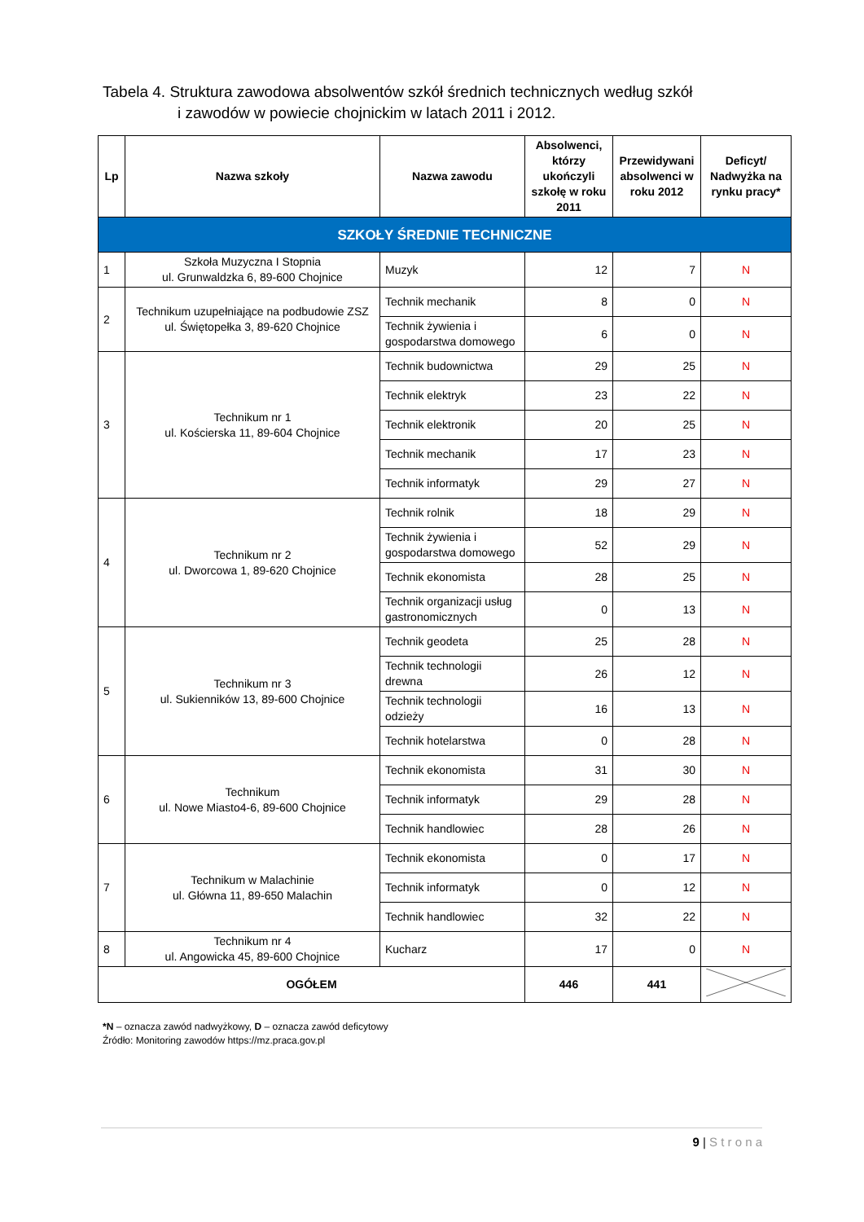Tabela 4. Struktura zawodowa absolwentów szkół średnich technicznych według szkół
i zawodów w powiecie chojnickim w latach 2011 i 2012.
| Lp | Nazwa szkoły | Nazwa zawodu | Absolwenci, którzy ukończyli szkołę w roku 2011 | Przewidywani absolwenci w roku 2012 | Deficyt/ Nadwyżka na rynku pracy* |
| --- | --- | --- | --- | --- | --- |
| SZKOŁY ŚREDNIE TECHNICZNE | | | | | |
| 1 | Szkoła Muzyczna I Stopnia ul. Grunwaldzka 6, 89-600 Chojnice | Muzyk | 12 | 7 | N |
| 2 | Technikum uzupełniające na podbudowie ZSZ ul. Świętopełka 3, 89-620 Chojnice | Technik mechanik | 8 | 0 | N |
| | | Technik żywienia i gospodarstwa domowego | 6 | 0 | N |
| 3 | Technikum nr 1 ul. Kościerska 11, 89-604 Chojnice | Technik budownictwa | 29 | 25 | N |
| | | Technik elektryk | 23 | 22 | N |
| | | Technik elektronik | 20 | 25 | N |
| | | Technik mechanik | 17 | 23 | N |
| | | Technik informatyk | 29 | 27 | N |
| 4 | Technikum nr 2 ul. Dworcowa 1, 89-620 Chojnice | Technik rolnik | 18 | 29 | N |
| | | Technik żywienia i gospodarstwa domowego | 52 | 29 | N |
| | | Technik ekonomista | 28 | 25 | N |
| | | Technik organizacji usług gastronomicznych | 0 | 13 | N |
| 5 | Technikum nr 3 ul. Sukienników 13, 89-600 Chojnice | Technik geodeta | 25 | 28 | N |
| | | Technik technologii drewna | 26 | 12 | N |
| | | Technik technologii odzieży | 16 | 13 | N |
| | | Technik hotelarstwa | 0 | 28 | N |
| 6 | Technikum ul. Nowe Miasto4-6, 89-600 Chojnice | Technik ekonomista | 31 | 30 | N |
| | | Technik informatyk | 29 | 28 | N |
| | | Technik handlowiec | 28 | 26 | N |
| 7 | Technikum w Malachinie ul. Główna 11, 89-650 Malachin | Technik ekonomista | 0 | 17 | N |
| | | Technik informatyk | 0 | 12 | N |
| | | Technik handlowiec | 32 | 22 | N |
| 8 | Technikum nr 4 ul. Angowicka 45, 89-600 Chojnice | Kucharz | 17 | 0 | N |
| OGÓŁEM | | | 446 | 441 | |
*N – oznacza zawód nadwyżkowy, D – oznacza zawód deficytowy
Źródło: Monitoring zawodów https://mz.praca.gov.pl
9 | S t r o n a